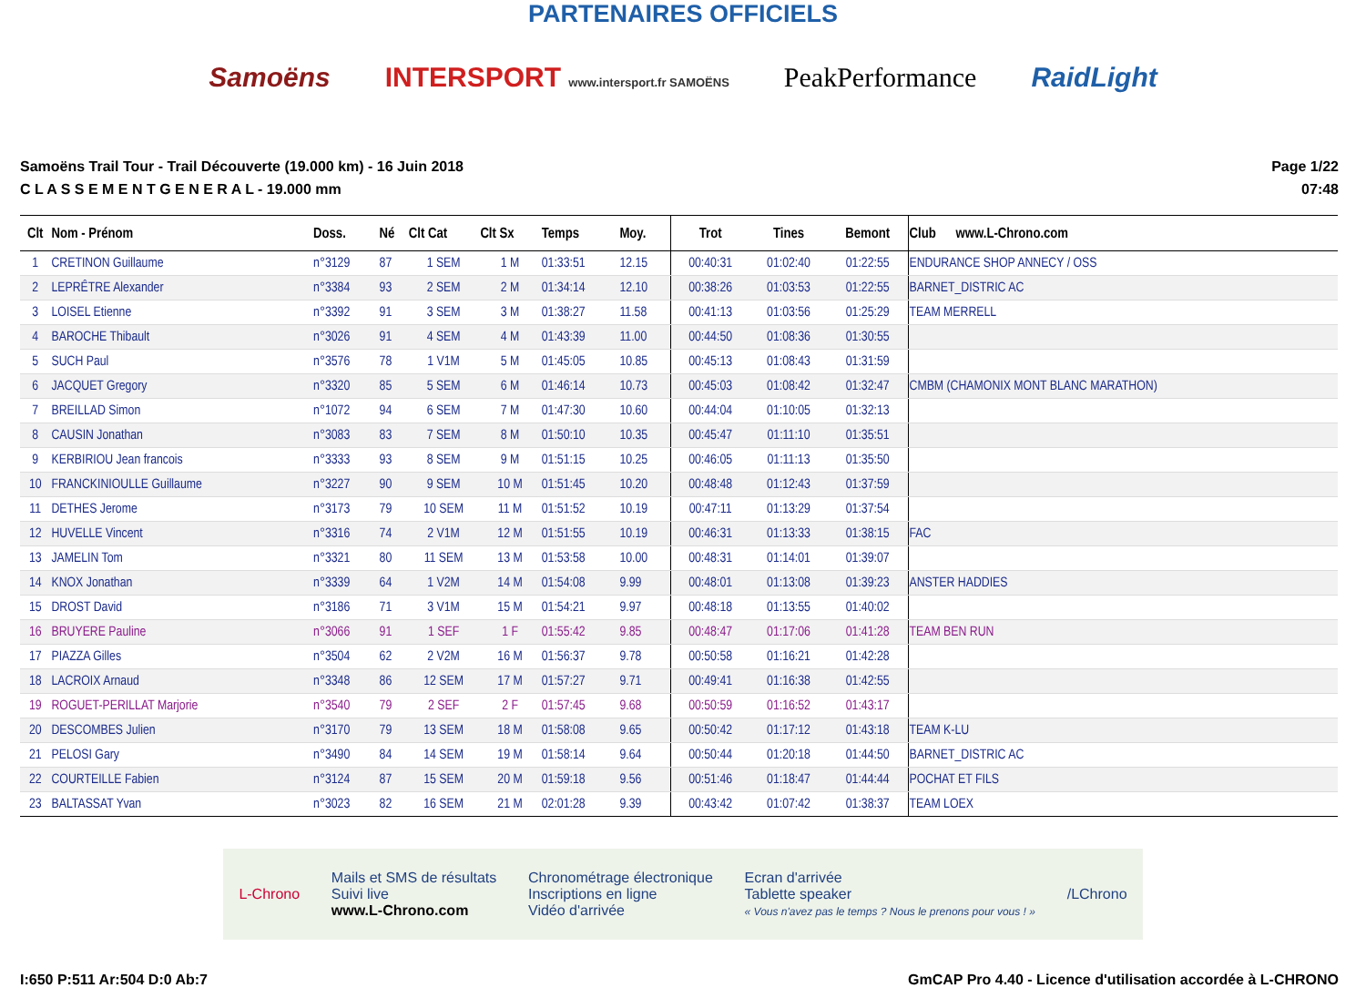PARTENAIRES OFFICIELS
Samoëns INTERSPORT www.intersport.fr SAMOËNS PeakPerformance RaidLight
Samoëns Trail Tour - Trail Découverte (19.000 km) - 16 Juin 2018
C L A S S E M E N T G E N E R A L - 19.000 mm
Page 1/22
07:48
| Clt | Nom - Prénom | Doss. | Né | Clt Cat | Clt Sx | Temps | Moy. | Trot | Tines | Bemont | Club www.L-Chrono.com |
| --- | --- | --- | --- | --- | --- | --- | --- | --- | --- | --- | --- |
| 1 | CRETINON Guillaume | n°3129 | 87 | 1 SEM | 1 M | 01:33:51 | 12.15 | 00:40:31 | 01:02:40 | 01:22:55 | ENDURANCE SHOP ANNECY / OSS |
| 2 | LEPRÊTRE Alexander | n°3384 | 93 | 2 SEM | 2 M | 01:34:14 | 12.10 | 00:38:26 | 01:03:53 | 01:22:55 | BARNET_DISTRIC AC |
| 3 | LOISEL Etienne | n°3392 | 91 | 3 SEM | 3 M | 01:38:27 | 11.58 | 00:41:13 | 01:03:56 | 01:25:29 | TEAM MERRELL |
| 4 | BAROCHE Thibault | n°3026 | 91 | 4 SEM | 4 M | 01:43:39 | 11.00 | 00:44:50 | 01:08:36 | 01:30:55 | |
| 5 | SUCH Paul | n°3576 | 78 | 1 V1M | 5 M | 01:45:05 | 10.85 | 00:45:13 | 01:08:43 | 01:31:59 | |
| 6 | JACQUET Gregory | n°3320 | 85 | 5 SEM | 6 M | 01:46:14 | 10.73 | 00:45:03 | 01:08:42 | 01:32:47 | CMBM (CHAMONIX MONT BLANC MARATHON) |
| 7 | BREILLAD Simon | n°1072 | 94 | 6 SEM | 7 M | 01:47:30 | 10.60 | 00:44:04 | 01:10:05 | 01:32:13 | |
| 8 | CAUSIN Jonathan | n°3083 | 83 | 7 SEM | 8 M | 01:50:10 | 10.35 | 00:45:47 | 01:11:10 | 01:35:51 | |
| 9 | KERBIRIOU Jean francois | n°3333 | 93 | 8 SEM | 9 M | 01:51:15 | 10.25 | 00:46:05 | 01:11:13 | 01:35:50 | |
| 10 | FRANCKINIOULLE Guillaume | n°3227 | 90 | 9 SEM | 10 M | 01:51:45 | 10.20 | 00:48:48 | 01:12:43 | 01:37:59 | |
| 11 | DETHES Jerome | n°3173 | 79 | 10 SEM | 11 M | 01:51:52 | 10.19 | 00:47:11 | 01:13:29 | 01:37:54 | |
| 12 | HUVELLE Vincent | n°3316 | 74 | 2 V1M | 12 M | 01:51:55 | 10.19 | 00:46:31 | 01:13:33 | 01:38:15 | FAC |
| 13 | JAMELIN Tom | n°3321 | 80 | 11 SEM | 13 M | 01:53:58 | 10.00 | 00:48:31 | 01:14:01 | 01:39:07 | |
| 14 | KNOX Jonathan | n°3339 | 64 | 1 V2M | 14 M | 01:54:08 | 9.99 | 00:48:01 | 01:13:08 | 01:39:23 | ANSTER HADDIES |
| 15 | DROST David | n°3186 | 71 | 3 V1M | 15 M | 01:54:21 | 9.97 | 00:48:18 | 01:13:55 | 01:40:02 | |
| 16 | BRUYERE Pauline | n°3066 | 91 | 1 SEF | 1 F | 01:55:42 | 9.85 | 00:48:47 | 01:17:06 | 01:41:28 | TEAM BEN RUN |
| 17 | PIAZZA Gilles | n°3504 | 62 | 2 V2M | 16 M | 01:56:37 | 9.78 | 00:50:58 | 01:16:21 | 01:42:28 | |
| 18 | LACROIX Arnaud | n°3348 | 86 | 12 SEM | 17 M | 01:57:27 | 9.71 | 00:49:41 | 01:16:38 | 01:42:55 | |
| 19 | ROGUET-PERILLAT Marjorie | n°3540 | 79 | 2 SEF | 2 F | 01:57:45 | 9.68 | 00:50:59 | 01:16:52 | 01:43:17 | |
| 20 | DESCOMBES Julien | n°3170 | 79 | 13 SEM | 18 M | 01:58:08 | 9.65 | 00:50:42 | 01:17:12 | 01:43:18 | TEAM K-LU |
| 21 | PELOSI Gary | n°3490 | 84 | 14 SEM | 19 M | 01:58:14 | 9.64 | 00:50:44 | 01:20:18 | 01:44:50 | BARNET_DISTRIC AC |
| 22 | COURTEILLE Fabien | n°3124 | 87 | 15 SEM | 20 M | 01:59:18 | 9.56 | 00:51:46 | 01:18:47 | 01:44:44 | POCHAT ET FILS |
| 23 | BALTASSAT Yvan | n°3023 | 82 | 16 SEM | 21 M | 02:01:28 | 9.39 | 00:43:42 | 01:07:42 | 01:38:37 | TEAM LOEX |
L-Chrono Mails et SMS de résultats
Suivi live
www.L-Chrono.com Chronométrage électronique
Inscriptions en ligne
Vidéo d'arrivée Ecran d'arrivée
Tablette speaker
« Vous n'avez pas le temps ? Nous le prenons pour vous ! » /LChrono
I:650 P:511 Ar:504 D:0 Ab:7 GmCAP Pro 4.40 - Licence d'utilisation accordée à L-CHRONO